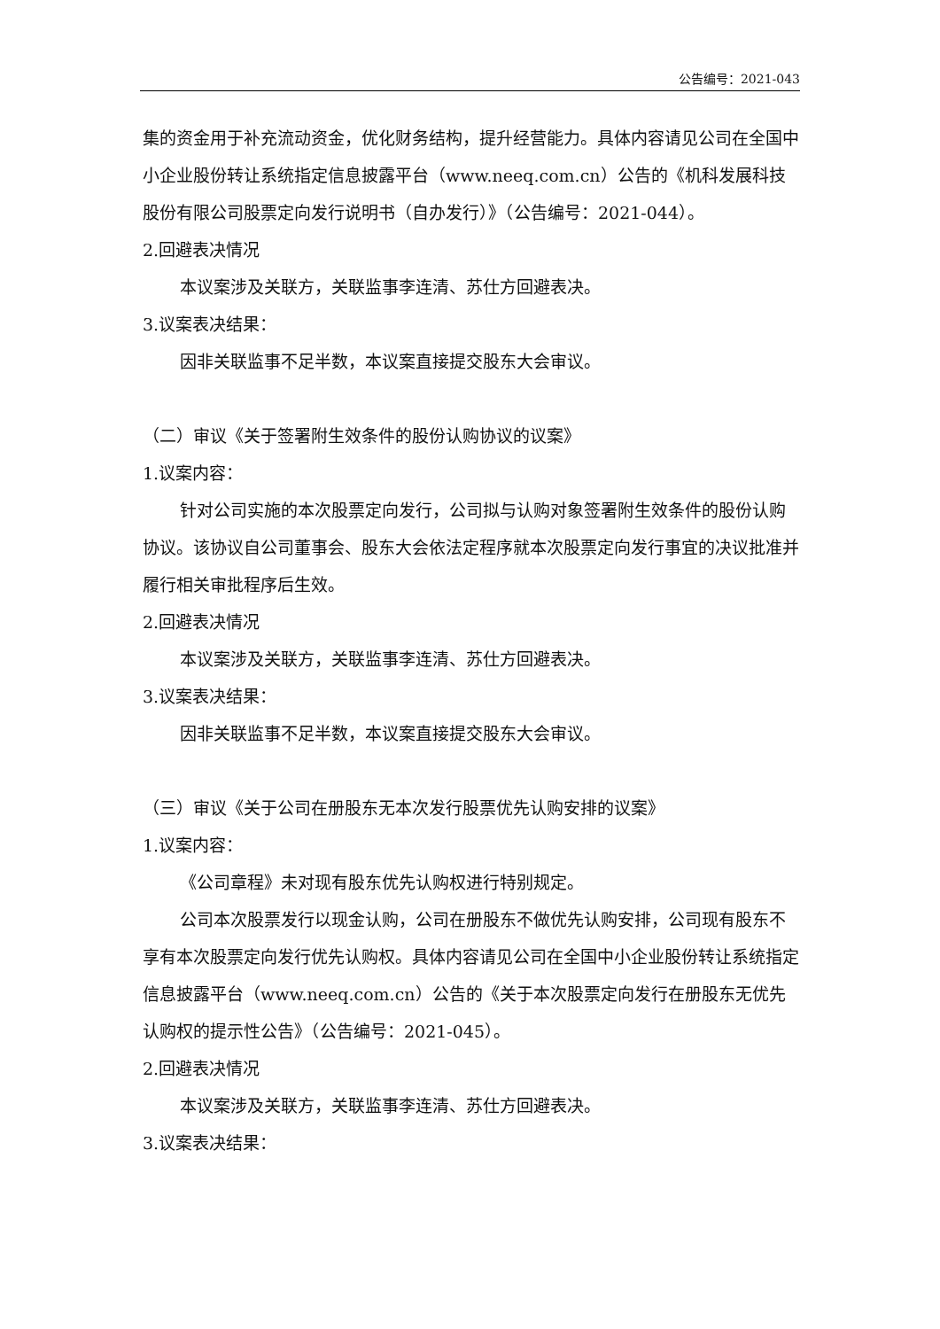公告编号：2021-043
集的资金用于补充流动资金，优化财务结构，提升经营能力。具体内容请见公司在全国中小企业股份转让系统指定信息披露平台（www.neeq.com.cn）公告的《机科发展科技股份有限公司股票定向发行说明书（自办发行）》（公告编号：2021-044）。
2.回避表决情况
本议案涉及关联方，关联监事李连清、苏仕方回避表决。
3.议案表决结果：
因非关联监事不足半数，本议案直接提交股东大会审议。
（二）审议《关于签署附生效条件的股份认购协议的议案》
1.议案内容：
针对公司实施的本次股票定向发行，公司拟与认购对象签署附生效条件的股份认购协议。该协议自公司董事会、股东大会依法定程序就本次股票定向发行事宜的决议批准并履行相关审批程序后生效。
2.回避表决情况
本议案涉及关联方，关联监事李连清、苏仕方回避表决。
3.议案表决结果：
因非关联监事不足半数，本议案直接提交股东大会审议。
（三）审议《关于公司在册股东无本次发行股票优先认购安排的议案》
1.议案内容：
《公司章程》未对现有股东优先认购权进行特别规定。
公司本次股票发行以现金认购，公司在册股东不做优先认购安排，公司现有股东不享有本次股票定向发行优先认购权。具体内容请见公司在全国中小企业股份转让系统指定信息披露平台（www.neeq.com.cn）公告的《关于本次股票定向发行在册股东无优先认购权的提示性公告》（公告编号：2021-045）。
2.回避表决情况
本议案涉及关联方，关联监事李连清、苏仕方回避表决。
3.议案表决结果：